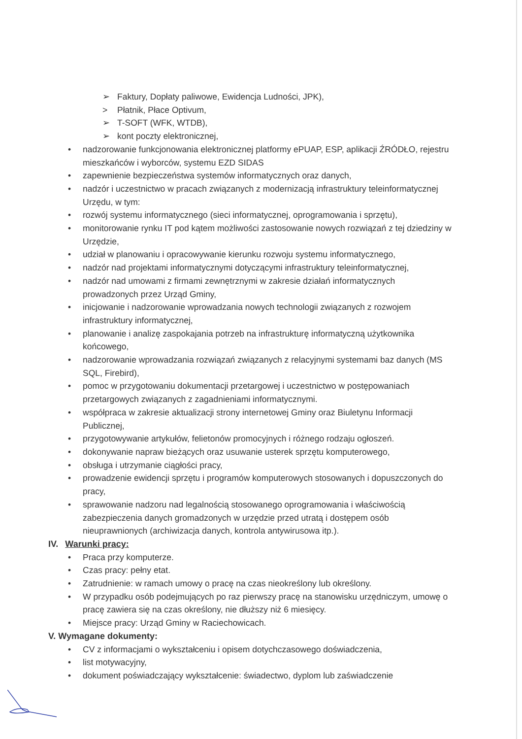➢ Faktury, Dopłaty paliwowe, Ewidencja Ludności, JPK),
> Płatnik, Płace Optivum,
➢ T-SOFT (WFK, WTDB),
➢ kont poczty elektronicznej,
• nadzorowanie funkcjonowania elektronicznej platformy ePUAP, ESP, aplikacji ŹRÓDŁO, rejestru mieszkańców i wyborców, systemu EZD SIDAS
• zapewnienie bezpieczeństwa systemów informatycznych oraz danych,
• nadzór i uczestnictwo w pracach związanych z modernizacją infrastruktury teleinformatycznej Urzędu, w tym:
• rozwój systemu informatycznego (sieci informatycznej, oprogramowania i sprzętu),
• monitorowanie rynku IT pod kątem możliwości zastosowanie nowych rozwiązań z tej dziedziny w Urzędzie,
• udział w planowaniu i opracowywanie kierunku rozwoju systemu informatycznego,
• nadzór nad projektami informatycznymi dotyczącymi infrastruktury teleinformatycznej,
• nadzór nad umowami z firmami zewnętrznymi w zakresie działań informatycznych prowadzonych przez Urząd Gminy,
• inicjowanie i nadzorowanie wprowadzania nowych technologii związanych z rozwojem infrastruktury informatycznej,
• planowanie i analizę zaspokajania potrzeb na infrastrukturę informatyczną użytkownika końcowego,
• nadzorowanie wprowadzania rozwiązań związanych z relacyjnymi systemami baz danych (MS SQL, Firebird),
• pomoc w przygotowaniu dokumentacji przetargowej i uczestnictwo w postępowaniach przetargowych związanych z zagadnieniami informatycznymi.
• współpraca w zakresie aktualizacji strony internetowej Gminy oraz Biuletynu Informacji Publicznej,
• przygotowywanie artykułów, felietonów promocyjnych i różnego rodzaju ogłoszeń.
• dokonywanie napraw bieżących oraz usuwanie usterek sprzętu komputerowego,
• obsługa i utrzymanie ciągłości pracy,
• prowadzenie ewidencji sprzętu i programów komputerowych stosowanych i dopuszczonych do pracy,
• sprawowanie nadzoru nad legalnością stosowanego oprogramowania i właściwością zabezpieczenia danych gromadzonych w urzędzie przed utratą i dostępem osób nieuprawnionych (archiwizacja danych, kontrola antywirusowa itp.).
IV. Warunki pracy:
• Praca przy komputerze.
• Czas pracy: pełny etat.
• Zatrudnienie: w ramach umowy o pracę na czas nieokreślony lub określony.
• W przypadku osób podejmujących po raz pierwszy pracę na stanowisku urzędniczym, umowę o pracę zawiera się na czas określony, nie dłuższy niż 6 miesięcy.
• Miejsce pracy: Urząd Gminy w Raciechowicach.
V. Wymagane dokumenty:
• CV z informacjami o wykształceniu i opisem dotychczasowego doświadczenia,
• list motywacyjny,
• dokument poświadczający wykształcenie: świadectwo, dyplom lub zaświadczenie